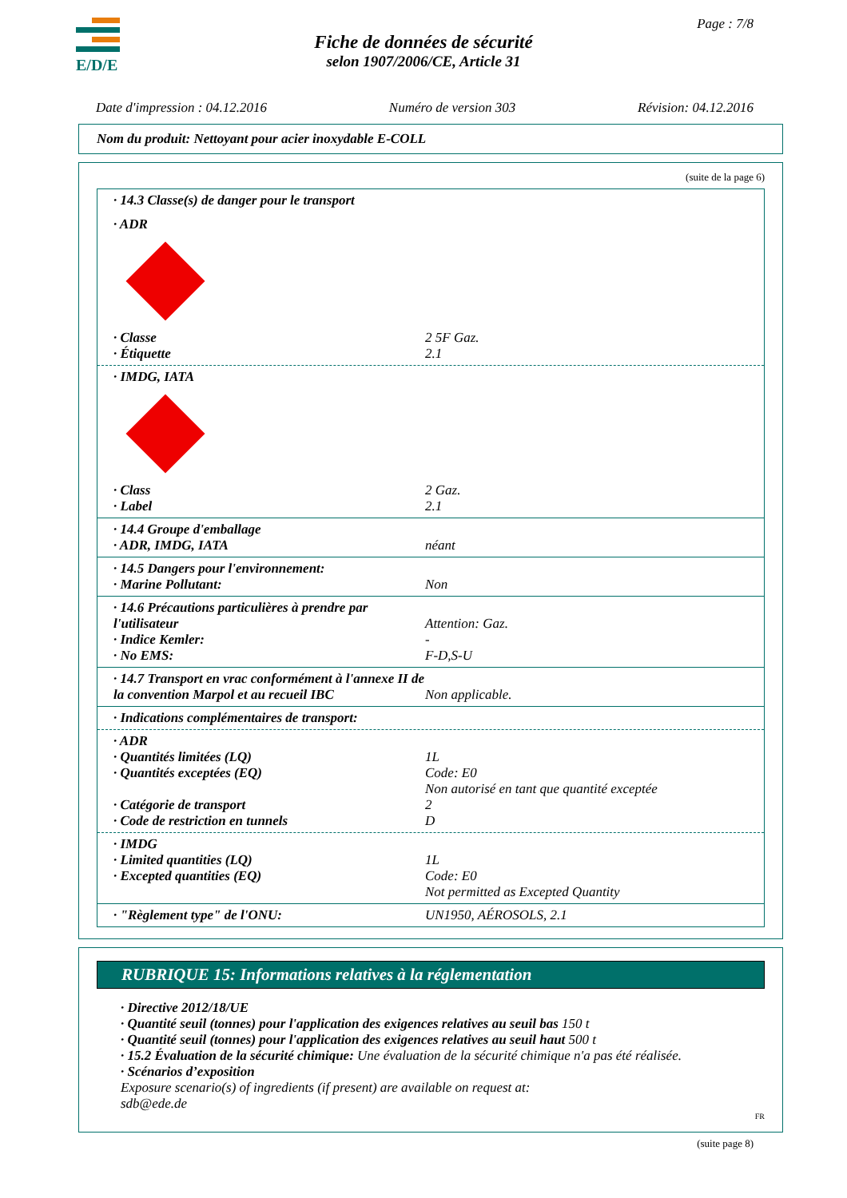E/D/E Page : 7/8
Fiche de données de sécurité
selon 1907/2006/CE, Article 31
Date d'impression : 04.12.2016 Numéro de version 303 Révision: 04.12.2016
Nom du produit: Nettoyant pour acier inoxydable E-COLL
(suite de la page 6)
· 14.3 Classe(s) de danger pour le transport
· ADR
· Classe 2 5F Gaz.
· Étiquette 2.1
· IMDG, IATA
· Class 2 Gaz.
· Label 2.1
· 14.4 Groupe d'emballage
· ADR, IMDG, IATA néant
· 14.5 Dangers pour l'environnement:
· Marine Pollutant: Non
· 14.6 Précautions particulières à prendre par l'utilisateur
Attention: Gaz.
· Indice Kemler: -
· No EMS: F-D,S-U
· 14.7 Transport en vrac conformément à l'annexe II de la convention Marpol et au recueil IBC
Non applicable.
· Indications complémentaires de transport:
· ADR
· Quantités limitées (LQ) 1L
· Quantités exceptées (EQ) Code: E0
Non autorisé en tant que quantité exceptée
· Catégorie de transport 2
· Code de restriction en tunnels D
· IMDG
· Limited quantities (LQ) 1L
· Excepted quantities (EQ) Code: E0
Not permitted as Excepted Quantity
· "Règlement type" de l'ONU: UN1950, AÉROSOLS, 2.1
RUBRIQUE 15: Informations relatives à la réglementation
· Directive 2012/18/UE
· Quantité seuil (tonnes) pour l'application des exigences relatives au seuil bas 150 t
· Quantité seuil (tonnes) pour l'application des exigences relatives au seuil haut 500 t
· 15.2 Évaluation de la sécurité chimique: Une évaluation de la sécurité chimique n'a pas été réalisée.
· Scénarios d’exposition
Exposure scenario(s) of ingredients (if present) are available on request at:
sdb@ede.de
FR
(suite page 8)